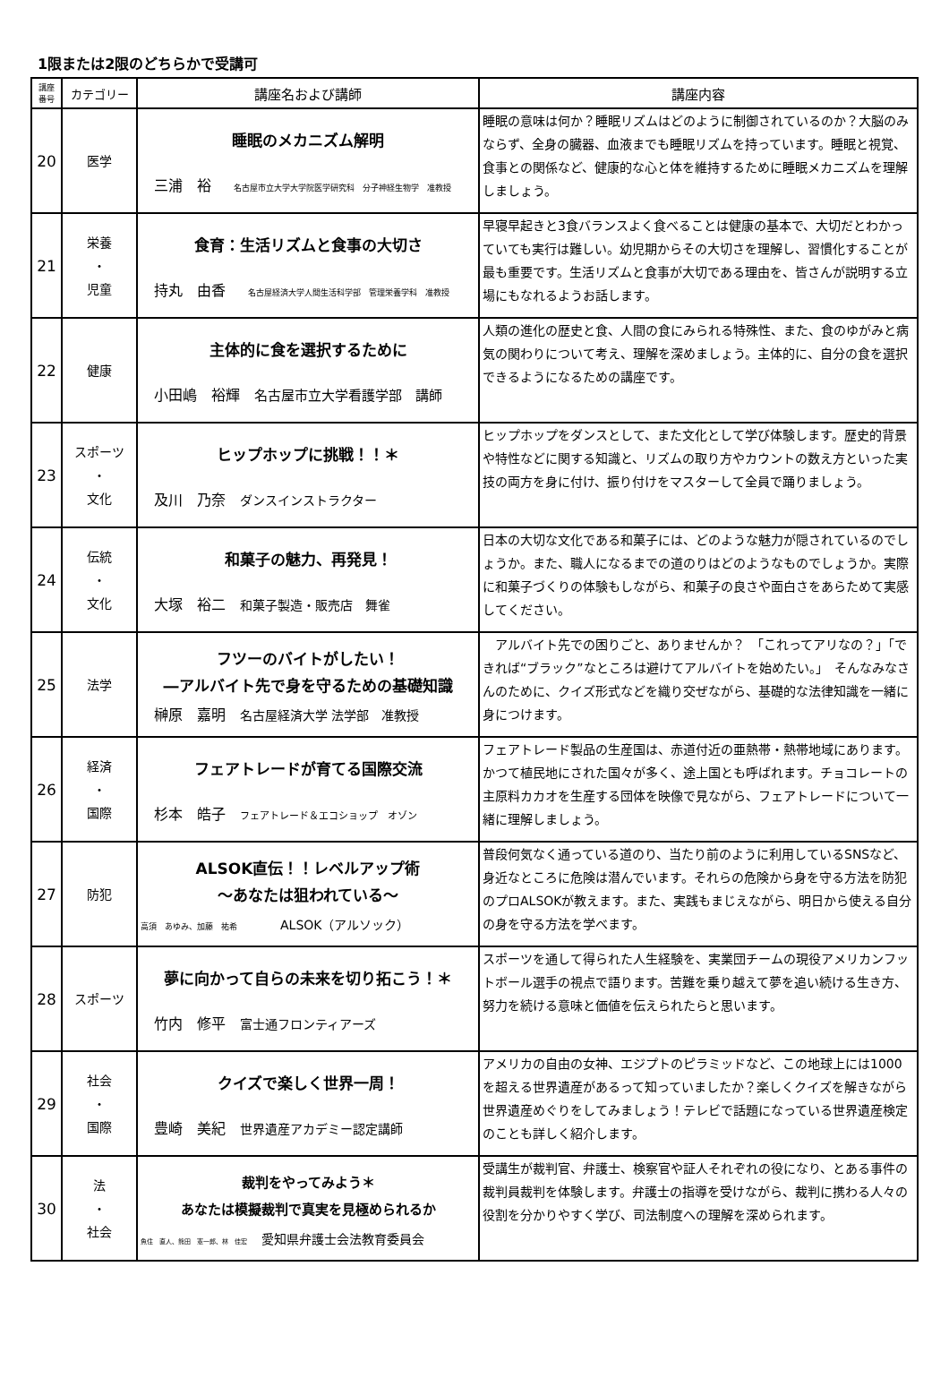1限または2限のどちらかで受講可
| 講座 番号 | カテゴリー | 講座名および講師 | 講座内容 |
| --- | --- | --- | --- |
| 20 | 医学 | 睡眠のメカニズム解明 三浦 裕 名古屋市立大学大学院医学研究科 分子神経生物学 准教授 | 睡眠の意味は何か？睡眠リズムはどのように制御されているのか？大脳のみならず、全身の臓器、血液までも睡眠リズムを持っています。睡眠と視覚、食事との関係など、健康的な心と体を維持するために睡眠メカニズムを理解しましょう。 |
| 21 | 栄養 ・ 児童 | 食育：生活リズムと食事の大切さ 持丸 由香 名古屋経済大学人間生活科学部 管理栄養学科 准教授 | 早寝早起きと3食バランスよく食べることは健康の基本で、大切だとわかっていても実行は難しい。幼児期からその大切さを理解し、習慣化することが最も重要です。生活リズムと食事が大切である理由を、皆さんが説明する立場にもなれるようお話します。 |
| 22 | 健康 | 主体的に食を選択するために 小田嶋 裕輝 名古屋市立大学看護学部 講師 | 人類の進化の歴史と食、人間の食にみられる特殊性、また、食のゆがみと病気の関わりについて考え、理解を深めましょう。主体的に、自分の食を選択できるようになるための講座です。 |
| 23 | スポーツ ・ 文化 | ヒップホップに挑戦！！＊ 及川 乃奈 ダンスインストラクター | ヒップホップをダンスとして、また文化として学び体験します。歴史的背景や特性などに関する知識と、リズムの取り方やカウントの数え方といった実技の両方を身に付け、振り付けをマスターして全員で踊りましょう。 |
| 24 | 伝統 ・ 文化 | 和菓子の魅力、再発見！ 大塚 裕二 和菓子製造・販売店 舞雀 | 日本の大切な文化である和菓子には、どのような魅力が隠されているのでしょうか。また、職人になるまでの道のりはどのようなものでしょうか。実際に和菓子づくりの体験もしながら、和菓子の良さや面白さをあらためて実感してください。 |
| 25 | 法学 | フツーのバイトがしたい！ ―アルバイト先で身を守るための基礎知識 榊原 嘉明 名古屋経済大学 法学部 准教授 | アルバイト先での困りごと、ありませんか？ 「これってアリなの？」「できれば“ブラック”なところは避けてアルバイトを始めたい。」 そんなみなさんのために、クイズ形式などを織り交ぜながら、基礎的な法律知識を一緒に身につけます。 |
| 26 | 経済 ・ 国際 | フェアトレードが育てる国際交流 杉本 皓子 フェアトレード＆エコショップ オゾン | フェアトレード製品の生産国は、赤道付近の亜熱帯・熱帯地域にあります。かつて植民地にされた国々が多く、途上国とも呼ばれます。チョコレートの主原料カカオを生産する団体を映像で見ながら、フェアトレードについて一緒に理解しましょう。 |
| 27 | 防犯 | ALSOK直伝！！レベルアップ術 ～あなたは狙われている～ 高須 あゆみ、加藤 祐希 ALSOK（アルソック） | 普段何気なく通っている道のり、当たり前のように利用しているSNSなど、身近なところに危険は潜んでいます。それらの危険から身を守る方法を防犯のプロALSOKが教えます。また、実践もまじえながら、明日から使える自分の身を守る方法を学べます。 |
| 28 | スポーツ | 夢に向かって自らの未来を切り拓こう！＊ 竹内 修平 富士通フロンティアーズ | スポーツを通して得られた人生経験を、実業団チームの現役アメリカンフットボール選手の視点で語ります。苦難を乗り越えて夢を追い続ける生き方、努力を続ける意味と価値を伝えられたらと思います。 |
| 29 | 社会 ・ 国際 | クイズで楽しく世界一周！ 豊崎 美紀 世界遺産アカデミー認定講師 | アメリカの自由の女神、エジプトのピラミッドなど、この地球上には1000を超える世界遺産があるって知っていましたか？楽しくクイズを解きながら世界遺産めぐりをしてみましょう！テレビで話題になっている世界遺産検定のことも詳しく紹介します。 |
| 30 | 法 ・ 社会 | 裁判をやってみよう＊ あなたは模擬裁判で真実を見極められるか 魚住 直人、熊田 憲一郎、林 佳宏 愛知県弁護士会法教育委員会 | 受講生が裁判官、弁護士、検察官や証人それぞれの役になり、とある事件の裁判員裁判を体験します。弁護士の指導を受けながら、裁判に携わる人々の役割を分かりやすく学び、司法制度への理解を深められます。 |